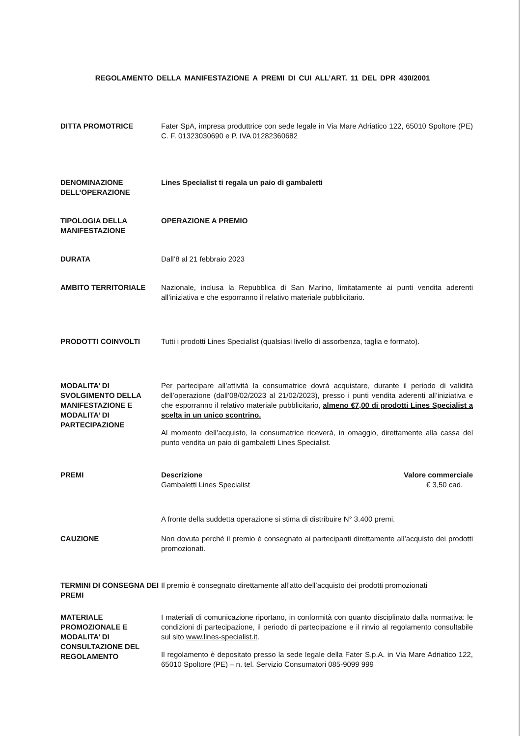REGOLAMENTO DELLA MANIFESTAZIONE A PREMI DI CUI ALL’ART. 11 DEL DPR 430/2001
DITTA PROMOTRICE Fater SpA, impresa produttrice con sede legale in Via Mare Adriatico 122, 65010 Spoltore (PE) C. F. 01323030690 e P. IVA 01282360682
DENOMINAZIONE DELL’OPERAZIONE
Lines Specialist ti regala un paio di gambaletti
TIPOLOGIA DELLA MANIFESTAZIONE
OPERAZIONE A PREMIO
DURATA Dall’8 al 21 febbraio 2023
AMBITO TERRITORIALE Nazionale, inclusa la Repubblica di San Marino, limitatamente ai punti vendita aderenti all’iniziativa e che esporranno il relativo materiale pubblicitario.
PRODOTTI COINVOLTI Tutti i prodotti Lines Specialist (qualsiasi livello di assorbenza, taglia e formato).
MODALITA’ DI SVOLGIMENTO DELLA MANIFESTAZIONE E MODALITA’ DI PARTECIPAZIONE
Per partecipare all’attività la consumatrice dovrà acquistare, durante il periodo di validità dell’operazione (dall’08/02/2023 al 21/02/2023), presso i punti vendita aderenti all’iniziativa e che esporranno il relativo materiale pubblicitario, almeno €7,00 di prodotti Lines Specialist a scelta in un unico scontrino.
Al momento dell’acquisto, la consumatrice riceverà, in omaggio, direttamente alla cassa del punto vendita un paio di gambaletti Lines Specialist.
PREMI Descrizione Valore commerciale
Gambaletti Lines Specialist € 3,50 cad.
A fronte della suddetta operazione si stima di distribuire N° 3.400 premi.
CAUZIONE Non dovuta perché il premio è consegnato ai partecipanti direttamente all’acquisto dei prodotti promozionati.
TERMINI DI CONSEGNA DEI PREMI
Il premio è consegnato direttamente all’atto dell’acquisto dei prodotti promozionati
MATERIALE PROMOZIONALE E MODALITA’ DI CONSULTAZIONE DEL REGOLAMENTO
I materiali di comunicazione riportano, in conformità con quanto disciplinato dalla normativa: le condizioni di partecipazione, il periodo di partecipazione e il rinvio al regolamento consultabile sul sito www.lines-specialist.it.
Il regolamento è depositato presso la sede legale della Fater S.p.A. in Via Mare Adriatico 122, 65010 Spoltore (PE) – n. tel. Servizio Consumatori 085-9099 999